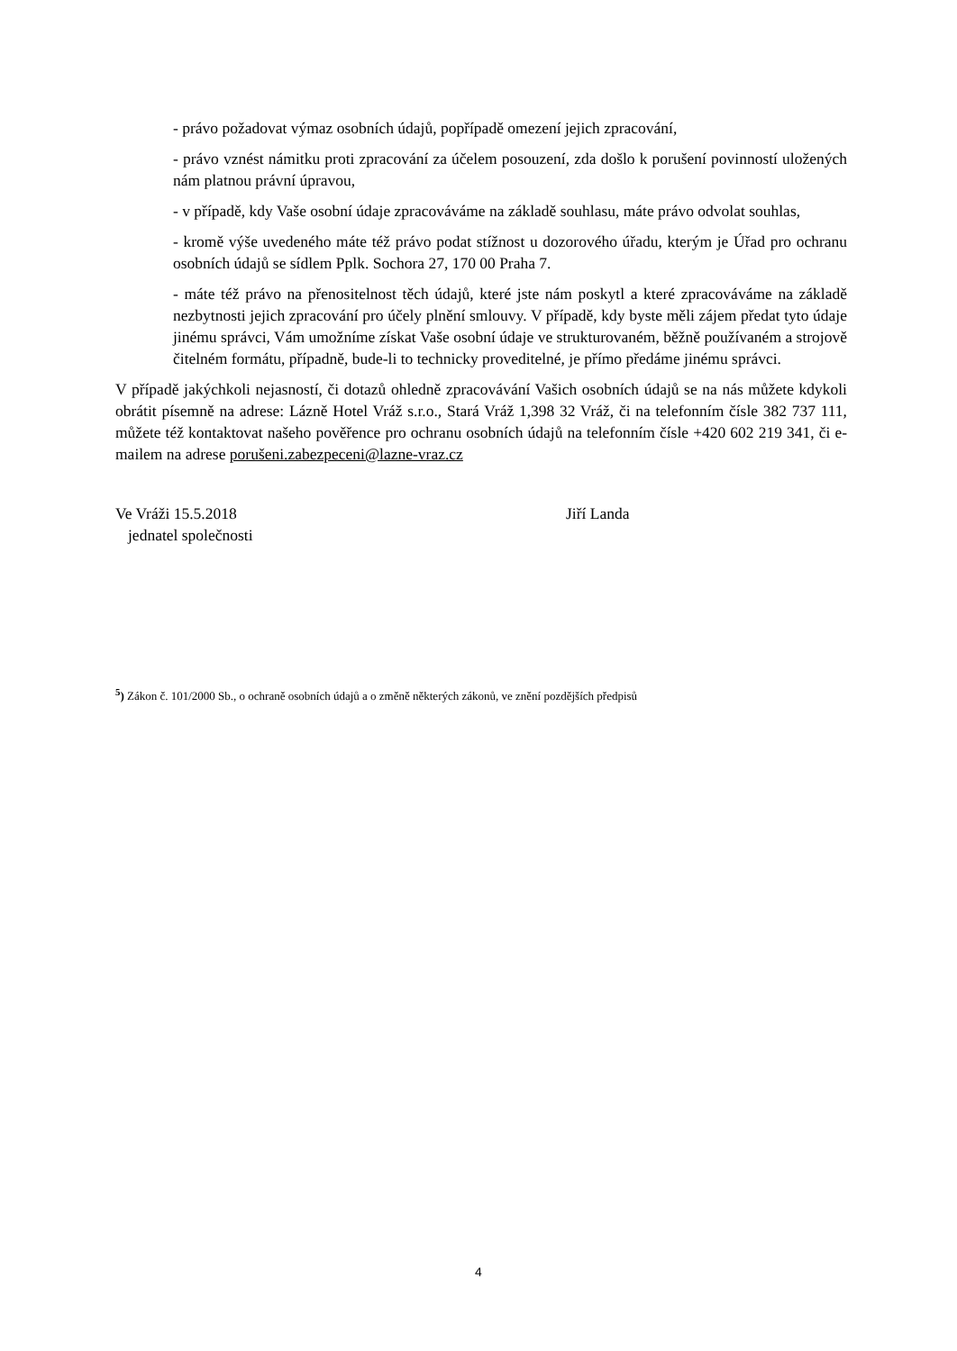- právo požadovat výmaz osobních údajů, popřípadě omezení jejich zpracování,
- právo vznést námitku proti zpracování za účelem posouzení, zda došlo k porušení povinností uložených nám platnou právní úpravou,
- v případě, kdy Vaše osobní údaje zpracováváme na základě souhlasu, máte právo odvolat souhlas,
- kromě výše uvedeného máte též právo podat stížnost u dozorového úřadu, kterým je Úřad pro ochranu osobních údajů se sídlem Pplk. Sochora 27, 170 00 Praha 7.
- máte též právo na přenositelnost těch údajů, které jste nám poskytl a které zpracováváme na základě nezbytnosti jejich zpracování pro účely plnění smlouvy. V případě, kdy byste měli zájem předat tyto údaje jinému správci, Vám umožníme získat Vaše osobní údaje ve strukturovaném, běžně používaném a strojově čitelném formátu, případně, bude-li to technicky proveditelné, je přímo předáme jinému správci.
V případě jakýchkoli nejasností, či dotazů ohledně zpracovávání Vašich osobních údajů se na nás můžete kdykoli obrátit písemně na adrese: Lázně Hotel Vráž s.r.o., Stará Vráž 1,398 32 Vráž, či na telefonním čísle 382 737 111, můžete též kontaktovat našeho pověřence pro ochranu osobních údajů na telefonním čísle +420 602 219 341, či e-mailem na adrese porušeni.zabezpeceni@lazne-vraz.cz
Ve Vráži 15.5.2018 Jiří Landa
jednatel společnosti
<sup>5</sup>) Zákon č. 101/2000 Sb., o ochraně osobních údajů a o změně některých zákonů, ve znění pozdějších předpisů
4